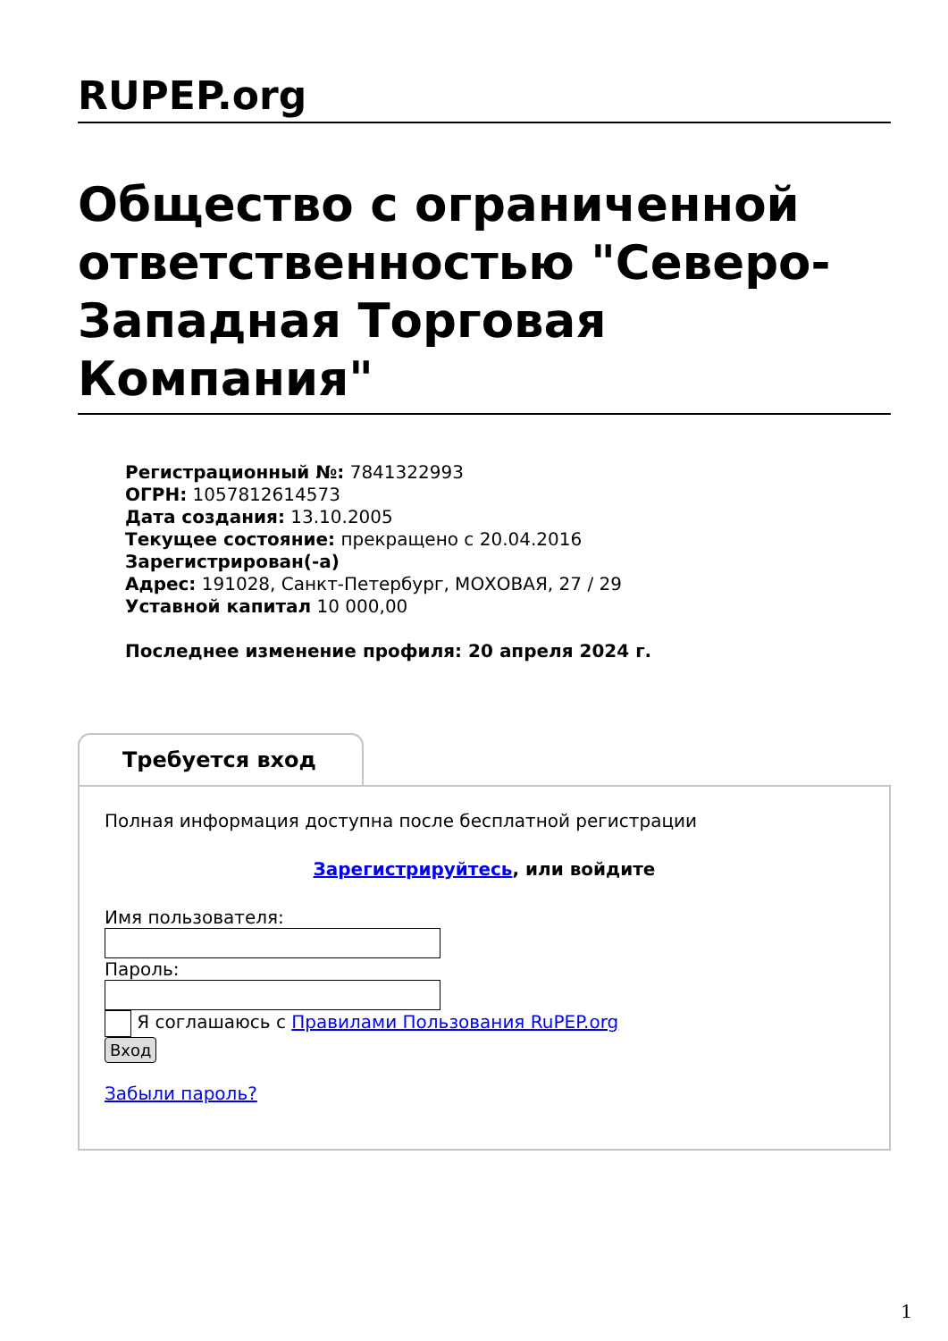RUPEP.org
Общество с ограниченной ответственностью "Северо-Западная Торговая Компания"
Регистрационный №: 7841322993
ОГРН: 1057812614573
Дата создания: 13.10.2005
Текущее состояние: прекращено с 20.04.2016
Зарегистрирован(-а)
Адрес: 191028, Санкт-Петербург, МОХОВАЯ, 27 / 29
Уставной капитал 10 000,00
Последнее изменение профиля: 20 апреля 2024 г.
Требуется вход
Полная информация доступна после бесплатной регистрации
Зарегистрируйтесь, или войдите
Имя пользователя:
Пароль:
Я соглашаюсь с Правилами Пользования RuPEP.org
Вход
Забыли пароль?
1